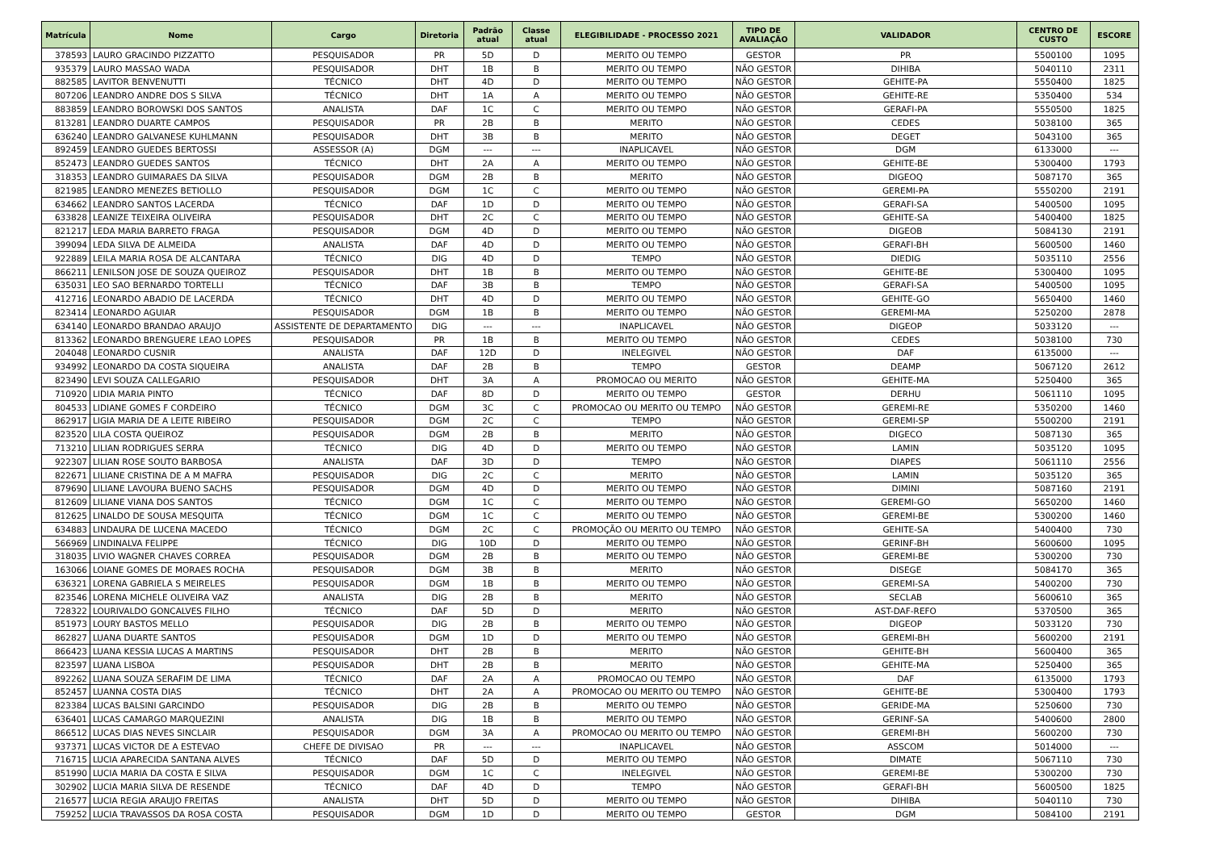| Matrícula | Nome | Cargo | Diretoria | Padrão atual | Classe atual | ELEGIBILIDADE - PROCESSO 2021 | TIPO DE AVALIAÇÃO | VALIDADOR | CENTRO DE CUSTO | ESCORE |
| --- | --- | --- | --- | --- | --- | --- | --- | --- | --- | --- |
| 378593 | LAURO GRACINDO PIZZATTO | PESQUISADOR | PR | 5D | D | MERITO OU TEMPO | GESTOR | PR | 5500100 | 1095 |
| 935379 | LAURO MASSAO WADA | PESQUISADOR | DHT | 1B | B | MERITO OU TEMPO | NÃO GESTOR | DIHIBA | 5040110 | 2311 |
| 882585 | LAVITOR BENVENUTTI | TÉCNICO | DHT | 4D | D | MERITO OU TEMPO | NÃO GESTOR | GEHITE-PA | 5550400 | 1825 |
| 807206 | LEANDRO ANDRE DOS S SILVA | TÉCNICO | DHT | 1A | A | MERITO OU TEMPO | NÃO GESTOR | GEHITE-RE | 5350400 | 534 |
| 883859 | LEANDRO BOROWSKI DOS SANTOS | ANALISTA | DAF | 1C | C | MERITO OU TEMPO | NÃO GESTOR | GERAFI-PA | 5550500 | 1825 |
| 813281 | LEANDRO DUARTE CAMPOS | PESQUISADOR | PR | 2B | B | MERITO | NÃO GESTOR | CEDES | 5038100 | 365 |
| 636240 | LEANDRO GALVANESE KUHLMANN | PESQUISADOR | DHT | 3B | B | MERITO | NÃO GESTOR | DEGET | 5043100 | 365 |
| 892459 | LEANDRO GUEDES BERTOSSI | ASSESSOR (A) | DGM | --- | --- | INAPLICAVEL | NÃO GESTOR | DGM | 6133000 | --- |
| 852473 | LEANDRO GUEDES SANTOS | TÉCNICO | DHT | 2A | A | MERITO OU TEMPO | NÃO GESTOR | GEHITE-BE | 5300400 | 1793 |
| 318353 | LEANDRO GUIMARAES DA SILVA | PESQUISADOR | DGM | 2B | B | MERITO | NÃO GESTOR | DIGEOQ | 5087170 | 365 |
| 821985 | LEANDRO MENEZES BETIOLLO | PESQUISADOR | DGM | 1C | C | MERITO OU TEMPO | NÃO GESTOR | GEREMI-PA | 5550200 | 2191 |
| 634662 | LEANDRO SANTOS LACERDA | TÉCNICO | DAF | 1D | D | MERITO OU TEMPO | NÃO GESTOR | GERAFI-SA | 5400500 | 1095 |
| 633828 | LEANIZE TEIXEIRA OLIVEIRA | PESQUISADOR | DHT | 2C | C | MERITO OU TEMPO | NÃO GESTOR | GEHITE-SA | 5400400 | 1825 |
| 821217 | LEDA MARIA BARRETO FRAGA | PESQUISADOR | DGM | 4D | D | MERITO OU TEMPO | NÃO GESTOR | DIGEOB | 5084130 | 2191 |
| 399094 | LEDA SILVA DE ALMEIDA | ANALISTA | DAF | 4D | D | MERITO OU TEMPO | NÃO GESTOR | GERAFI-BH | 5600500 | 1460 |
| 922889 | LEILA MARIA ROSA DE ALCANTARA | TÉCNICO | DIG | 4D | D | TEMPO | NÃO GESTOR | DIEDIG | 5035110 | 2556 |
| 866211 | LENILSON JOSE DE SOUZA QUEIROZ | PESQUISADOR | DHT | 1B | B | MERITO OU TEMPO | NÃO GESTOR | GEHITE-BE | 5300400 | 1095 |
| 635031 | LEO SAO BERNARDO TORTELLI | TÉCNICO | DAF | 3B | B | TEMPO | NÃO GESTOR | GERAFI-SA | 5400500 | 1095 |
| 412716 | LEONARDO ABADIO DE LACERDA | TÉCNICO | DHT | 4D | D | MERITO OU TEMPO | NÃO GESTOR | GEHITE-GO | 5650400 | 1460 |
| 823414 | LEONARDO AGUIAR | PESQUISADOR | DGM | 1B | B | MERITO OU TEMPO | NÃO GESTOR | GEREMI-MA | 5250200 | 2878 |
| 634140 | LEONARDO BRANDAO ARAUJO | ASSISTENTE DE DEPARTAMENTO | DIG | --- | --- | INAPLICAVEL | NÃO GESTOR | DIGEOP | 5033120 | --- |
| 813362 | LEONARDO BRENGUERE LEAO LOPES | PESQUISADOR | PR | 1B | B | MERITO OU TEMPO | NÃO GESTOR | CEDES | 5038100 | 730 |
| 204048 | LEONARDO CUSNIR | ANALISTA | DAF | 12D | D | INELEGIVEL | NÃO GESTOR | DAF | 6135000 | --- |
| 934992 | LEONARDO DA COSTA SIQUEIRA | ANALISTA | DAF | 2B | B | TEMPO | GESTOR | DEAMP | 5067120 | 2612 |
| 823490 | LEVI SOUZA CALLEGARIO | PESQUISADOR | DHT | 3A | A | PROMOCAO OU MERITO | NÃO GESTOR | GEHITE-MA | 5250400 | 365 |
| 710920 | LIDIA MARIA PINTO | TÉCNICO | DAF | 8D | D | MERITO OU TEMPO | GESTOR | DERHU | 5061110 | 1095 |
| 804533 | LIDIANE GOMES F CORDEIRO | TÉCNICO | DGM | 3C | C | PROMOCAO OU MERITO OU TEMPO | NÃO GESTOR | GEREMI-RE | 5350200 | 1460 |
| 862917 | LIGIA MARIA DE A LEITE RIBEIRO | PESQUISADOR | DGM | 2C | C | TEMPO | NÃO GESTOR | GEREMI-SP | 5500200 | 2191 |
| 823520 | LILA COSTA QUEIROZ | PESQUISADOR | DGM | 2B | B | MERITO | NÃO GESTOR | DIGECO | 5087130 | 365 |
| 713210 | LILIAN RODRIGUES SERRA | TÉCNICO | DIG | 4D | D | MERITO OU TEMPO | NÃO GESTOR | LAMIN | 5035120 | 1095 |
| 922307 | LILIAN ROSE SOUTO BARBOSA | ANALISTA | DAF | 3D | D | TEMPO | NÃO GESTOR | DIAPES | 5061110 | 2556 |
| 822671 | LILIANE CRISTINA DE A M MAFRA | PESQUISADOR | DIG | 2C | C | MERITO | NÃO GESTOR | LAMIN | 5035120 | 365 |
| 879690 | LILIANE LAVOURA BUENO SACHS | PESQUISADOR | DGM | 4D | D | MERITO OU TEMPO | NÃO GESTOR | DIMINI | 5087160 | 2191 |
| 812609 | LILIANE VIANA DOS SANTOS | TÉCNICO | DGM | 1C | C | MERITO OU TEMPO | NÃO GESTOR | GEREMI-GO | 5650200 | 1460 |
| 812625 | LINALDO DE SOUSA MESQUITA | TÉCNICO | DGM | 1C | C | MERITO OU TEMPO | NÃO GESTOR | GEREMI-BE | 5300200 | 1460 |
| 634883 | LINDAURA DE LUCENA MACEDO | TÉCNICO | DGM | 2C | C | PROMOÇÃO OU MERITO OU TEMPO | NÃO GESTOR | GEHITE-SA | 5400400 | 730 |
| 566969 | LINDINALVA FELIPPE | TÉCNICO | DIG | 10D | D | MERITO OU TEMPO | NÃO GESTOR | GERINF-BH | 5600600 | 1095 |
| 318035 | LIVIO WAGNER CHAVES CORREA | PESQUISADOR | DGM | 2B | B | MERITO OU TEMPO | NÃO GESTOR | GEREMI-BE | 5300200 | 730 |
| 163066 | LOIANE GOMES DE MORAES ROCHA | PESQUISADOR | DGM | 3B | B | MERITO | NÃO GESTOR | DISEGE | 5084170 | 365 |
| 636321 | LORENA GABRIELA S MEIRELES | PESQUISADOR | DGM | 1B | B | MERITO OU TEMPO | NÃO GESTOR | GEREMI-SA | 5400200 | 730 |
| 823546 | LORENA MICHELE OLIVEIRA VAZ | ANALISTA | DIG | 2B | B | MERITO | NÃO GESTOR | SECLAB | 5600610 | 365 |
| 728322 | LOURIVALDO GONCALVES FILHO | TÉCNICO | DAF | 5D | D | MERITO | NÃO GESTOR | AST-DAF-REFO | 5370500 | 365 |
| 851973 | LOURY BASTOS MELLO | PESQUISADOR | DIG | 2B | B | MERITO OU TEMPO | NÃO GESTOR | DIGEOP | 5033120 | 730 |
| 862827 | LUANA DUARTE SANTOS | PESQUISADOR | DGM | 1D | D | MERITO OU TEMPO | NÃO GESTOR | GEREMI-BH | 5600200 | 2191 |
| 866423 | LUANA KESSIA LUCAS A MARTINS | PESQUISADOR | DHT | 2B | B | MERITO | NÃO GESTOR | GEHITE-BH | 5600400 | 365 |
| 823597 | LUANA LISBOA | PESQUISADOR | DHT | 2B | B | MERITO | NÃO GESTOR | GEHITE-MA | 5250400 | 365 |
| 892262 | LUANA SOUZA SERAFIM DE LIMA | TÉCNICO | DAF | 2A | A | PROMOCAO OU TEMPO | NÃO GESTOR | DAF | 6135000 | 1793 |
| 852457 | LUANNA COSTA DIAS | TÉCNICO | DHT | 2A | A | PROMOCAO OU MERITO OU TEMPO | NÃO GESTOR | GEHITE-BE | 5300400 | 1793 |
| 823384 | LUCAS BALSINI GARCINDO | PESQUISADOR | DIG | 2B | B | MERITO OU TEMPO | NÃO GESTOR | GERIDE-MA | 5250600 | 730 |
| 636401 | LUCAS CAMARGO MARQUEZINI | ANALISTA | DIG | 1B | B | MERITO OU TEMPO | NÃO GESTOR | GERINF-SA | 5400600 | 2800 |
| 866512 | LUCAS DIAS NEVES SINCLAIR | PESQUISADOR | DGM | 3A | A | PROMOCAO OU MERITO OU TEMPO | NÃO GESTOR | GEREMI-BH | 5600200 | 730 |
| 937371 | LUCAS VICTOR DE A ESTEVAO | CHEFE DE DIVISAO | PR | --- | --- | INAPLICAVEL | NÃO GESTOR | ASSCOM | 5014000 | --- |
| 716715 | LUCIA APARECIDA SANTANA ALVES | TÉCNICO | DAF | 5D | D | MERITO OU TEMPO | NÃO GESTOR | DIMATE | 5067110 | 730 |
| 851990 | LUCIA MARIA DA COSTA E SILVA | PESQUISADOR | DGM | 1C | C | INELEGIVEL | NÃO GESTOR | GEREMI-BE | 5300200 | 730 |
| 302902 | LUCIA MARIA SILVA DE RESENDE | TÉCNICO | DAF | 4D | D | TEMPO | NÃO GESTOR | GERAFI-BH | 5600500 | 1825 |
| 216577 | LUCIA REGIA ARAUJO FREITAS | ANALISTA | DHT | 5D | D | MERITO OU TEMPO | NÃO GESTOR | DIHIBA | 5040110 | 730 |
| 759252 | LUCIA TRAVASSOS DA ROSA COSTA | PESQUISADOR | DGM | 1D | D | MERITO OU TEMPO | GESTOR | DGM | 5084100 | 2191 |